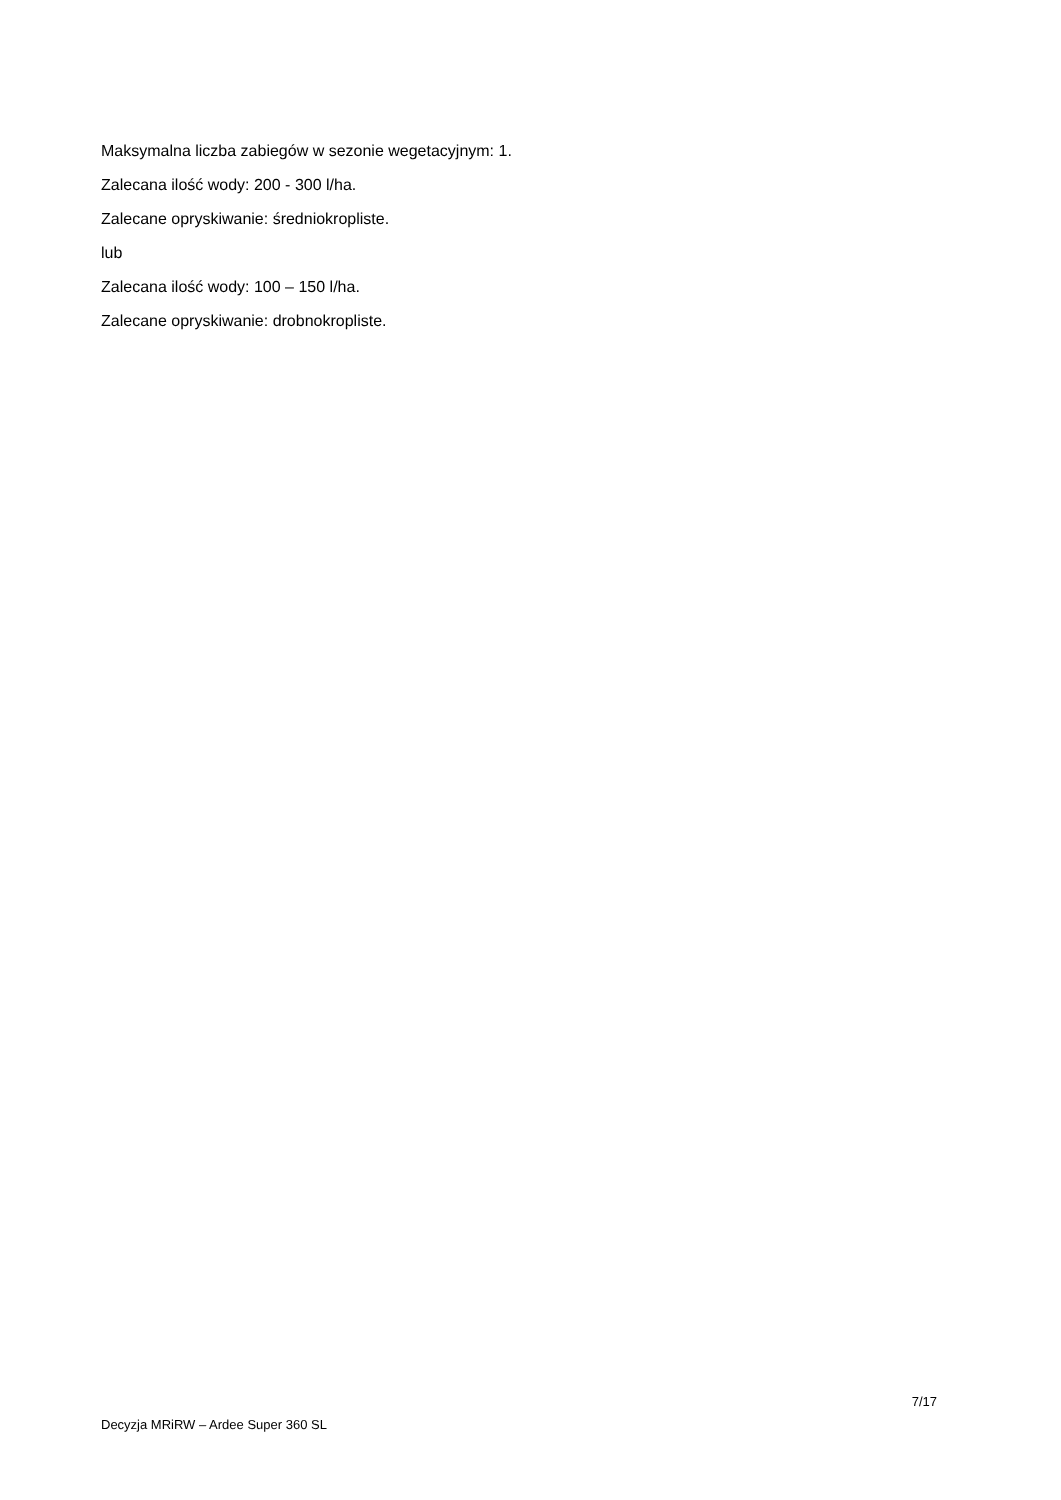Maksymalna liczba zabiegów w sezonie wegetacyjnym: 1.
Zalecana ilość wody: 200 - 300 l/ha.
Zalecane opryskiwanie: średniokropliste.
lub
Zalecana ilość wody: 100 – 150 l/ha.
Zalecane opryskiwanie: drobnokropliste.
7/17
Decyzja MRiRW – Ardee Super 360 SL